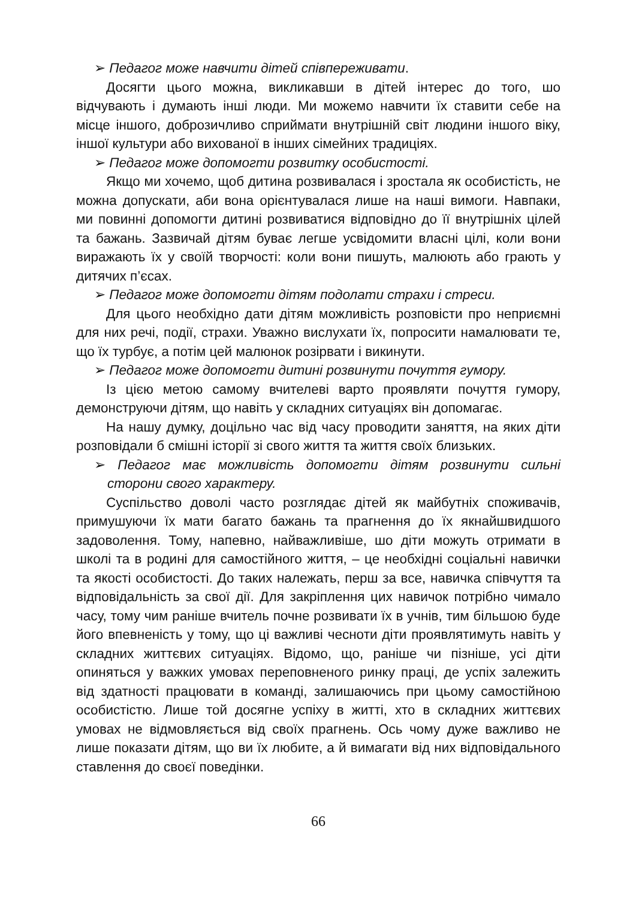➢ Педагог може навчити дітей співпереживати.
Досягти цього можна, викликавши в дітей інтерес до того, шо відчувають і думають інші люди. Ми можемо навчити їх ставити себе на місце іншого, доброзичливо сприймати внутрішній світ людини іншого віку, іншої культури або вихованої в інших сімейних традиціях.
➢ Педагог може допомогти розвитку особистості.
Якщо ми хочемо, щоб дитина розвивалася і зростала як особистість, не можна допускати, аби вона орієнтувалася лише на наші вимоги. Навпаки, ми повинні допомогти дитині розвиватися відповідно до її внутрішніх цілей та бажань. Зазвичай дітям буває легше усвідомити власні цілі, коли вони виражають їх у своїй творчості: коли вони пишуть, малюють або грають у дитячих п’єсах.
➢ Педагог може допомогти дітям подолати страхи і стреси.
Для цього необхідно дати дітям можливість розповісти про неприємні для них речі, події, страхи. Уважно вислухати їх, попросити намалювати те, що їх турбує, а потім цей малюнок розірвати і викинути.
➢ Педагог може допомогти дитині розвинути почуття гумору.
Із цією метою самому вчителеві варто проявляти почуття гумору, демонструючи дітям, що навіть у складних ситуаціях він допомагає.
На нашу думку, доцільно час від часу проводити заняття, на яких діти розповідали б смішні історії зі свого життя та життя своїх близьких.
➢ Педагог має можливість допомогти дітям розвинути сильні сторони свого характеру.
Суспільство доволі часто розглядає дітей як майбутніх споживачів, примушуючи їх мати багато бажань та прагнення до їх якнайшвидшого задоволення. Тому, напевно, найважливіше, шо діти можуть отримати в школі та в родині для самостійного життя, – це необхідні соціальні навички та якості особистості. До таких належать, перш за все, навичка співчуття та відповідальність за свої дії. Для закріплення цих навичок потрібно чимало часу, тому чим раніше вчитель почне розвивати їх в учнів, тим більшою буде його впевненість у тому, що ці важливі чесноти діти проявлятимуть навіть у складних життєвих ситуаціях. Відомо, що, раніше чи пізніше, усі діти опиняться у важких умовах переповненого ринку праці, де успіх залежить від здатності працювати в команді, залишаючись при цьому самостійною особистістю. Лише той досягне успіху в житті, хто в складних життєвих умовах не відмовляється від своїх прагнень. Ось чому дуже важливо не лише показати дітям, що ви їх любите, а й вимагати від них відповідального ставлення до своєї поведінки.
66